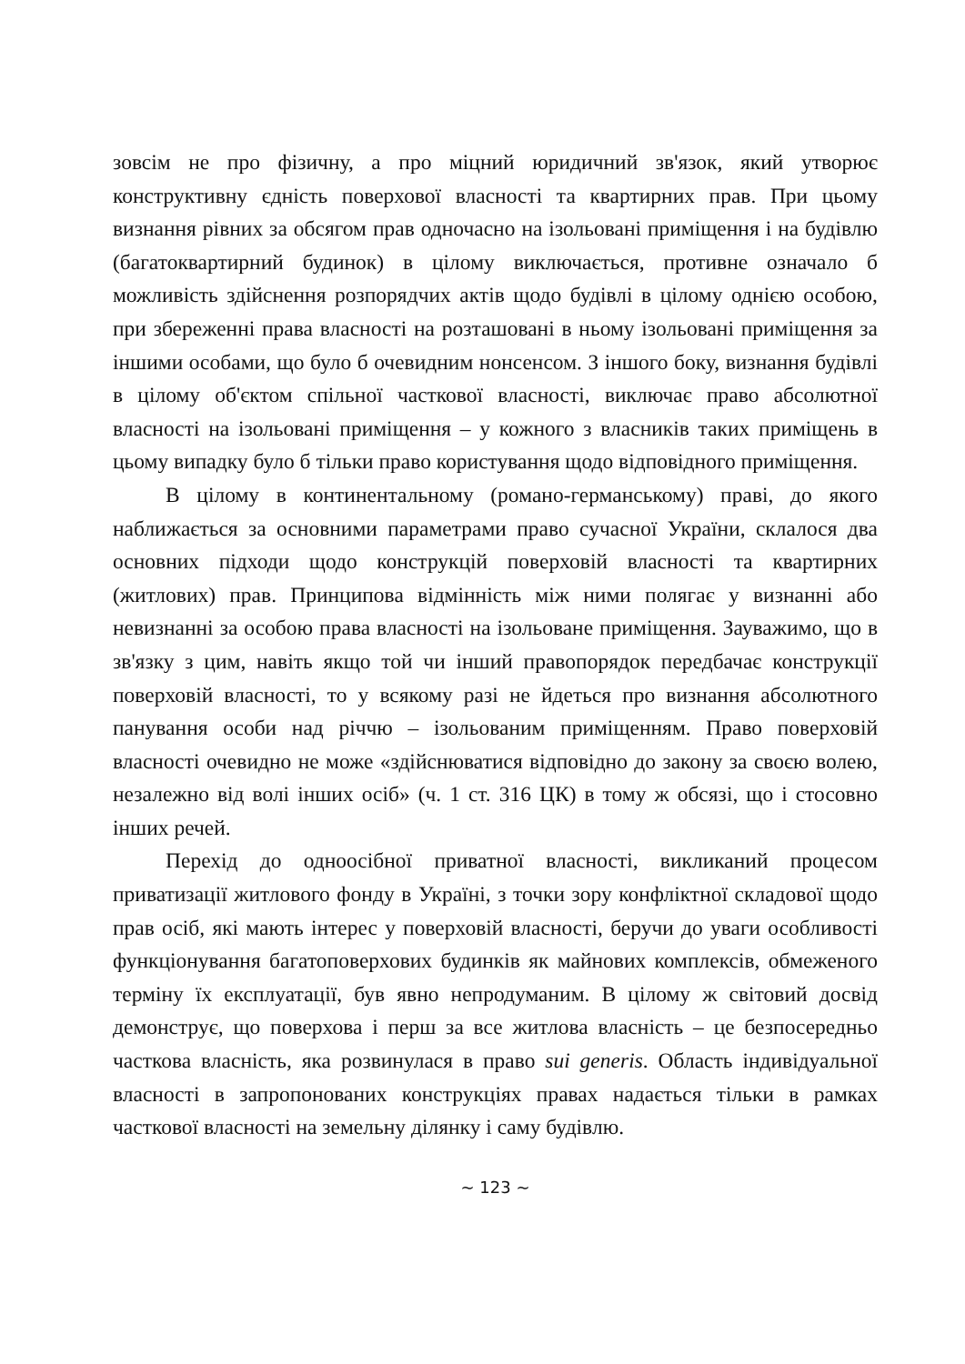зовсім не про фізичну, а про міцний юридичний зв'язок, який утворює конструктивну єдність поверхової власності та квартирних прав. При цьому визнання рівних за обсягом прав одночасно на ізольовані приміщення і на будівлю (багатоквартирний будинок) в цілому виключається, противне означало б можливість здійснення розпорядчих актів щодо будівлі в цілому однією особою, при збереженні права власності на розташовані в ньому ізольовані приміщення за іншими особами, що було б очевидним нонсенсом. З іншого боку, визнання будівлі в цілому об'єктом спільної часткової власності, виключає право абсолютної власності на ізольовані приміщення – у кожного з власників таких приміщень в цьому випадку було б тільки право користування щодо відповідного приміщення.
В цілому в континентальному (романо-германському) праві, до якого наближається за основними параметрами право сучасної України, склалося два основних підходи щодо конструкцій поверховій власності та квартирних (житлових) прав. Принципова відмінність між ними полягає у визнанні або невизнанні за особою права власності на ізольоване приміщення. Зауважимо, що в зв'язку з цим, навіть якщо той чи інший правопорядок передбачає конструкції поверховій власності, то у всякому разі не йдеться про визнання абсолютного панування особи над річчю – ізольованим приміщенням. Право поверховій власності очевидно не може «здійснюватися відповідно до закону за своєю волею, незалежно від волі інших осіб» (ч. 1 ст. 316 ЦК) в тому ж обсязі, що і стосовно інших речей.
Перехід до одноосібної приватної власності, викликаний процесом приватизації житлового фонду в Україні, з точки зору конфліктної складової щодо прав осіб, які мають інтерес у поверховій власності, беручи до уваги особливості функціонування багатоповерхових будинків як майнових комплексів, обмеженого терміну їх експлуатації, був явно непродуманим. В цілому ж світовий досвід демонструє, що поверхова і перш за все житлова власність – це безпосередньо часткова власність, яка розвинулася в право sui generis. Область індивідуальної власності в запропонованих конструкціях правах надається тільки в рамках часткової власності на земельну ділянку і саму будівлю.
~ 123 ~